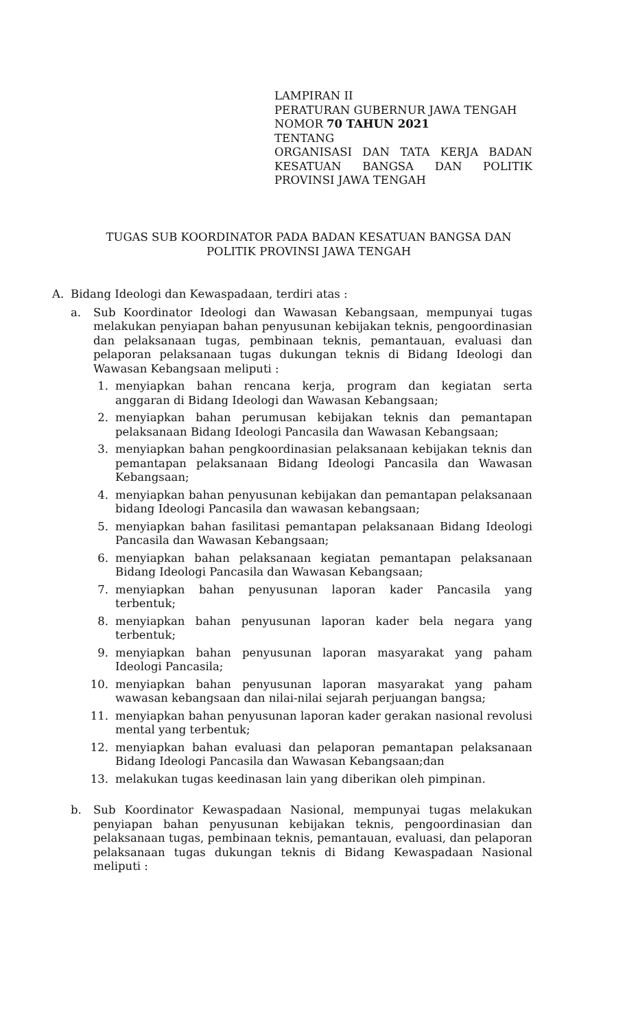LAMPIRAN II
PERATURAN GUBERNUR JAWA TENGAH
NOMOR 70 TAHUN 2021
TENTANG
ORGANISASI DAN TATA KERJA BADAN KESATUAN BANGSA DAN POLITIK PROVINSI JAWA TENGAH
TUGAS SUB KOORDINATOR PADA BADAN KESATUAN BANGSA DAN POLITIK PROVINSI JAWA TENGAH
A. Bidang Ideologi dan Kewaspadaan, terdiri atas :
a. Sub Koordinator Ideologi dan Wawasan Kebangsaan, mempunyai tugas melakukan penyiapan bahan penyusunan kebijakan teknis, pengoordinasian dan pelaksanaan tugas, pembinaan teknis, pemantauan, evaluasi dan pelaporan pelaksanaan tugas dukungan teknis di Bidang Ideologi dan Wawasan Kebangsaan meliputi :
1. menyiapkan bahan rencana kerja, program dan kegiatan serta anggaran di Bidang Ideologi dan Wawasan Kebangsaan;
2. menyiapkan bahan perumusan kebijakan teknis dan pemantapan pelaksanaan Bidang Ideologi Pancasila dan Wawasan Kebangsaan;
3. menyiapkan bahan pengkoordinasian pelaksanaan kebijakan teknis dan pemantapan pelaksanaan Bidang Ideologi Pancasila dan Wawasan Kebangsaan;
4. menyiapkan bahan penyusunan kebijakan dan pemantapan pelaksanaan bidang Ideologi Pancasila dan wawasan kebangsaan;
5. menyiapkan bahan fasilitasi pemantapan pelaksanaan Bidang Ideologi Pancasila dan Wawasan Kebangsaan;
6. menyiapkan bahan pelaksanaan kegiatan pemantapan pelaksanaan Bidang Ideologi Pancasila dan Wawasan Kebangsaan;
7. menyiapkan bahan penyusunan laporan kader Pancasila yang terbentuk;
8. menyiapkan bahan penyusunan laporan kader bela negara yang terbentuk;
9. menyiapkan bahan penyusunan laporan masyarakat yang paham Ideologi Pancasila;
10. menyiapkan bahan penyusunan laporan masyarakat yang paham wawasan kebangsaan dan nilai-nilai sejarah perjuangan bangsa;
11. menyiapkan bahan penyusunan laporan kader gerakan nasional revolusi mental yang terbentuk;
12. menyiapkan bahan evaluasi dan pelaporan pemantapan pelaksanaan Bidang Ideologi Pancasila dan Wawasan Kebangsaan;dan
13. melakukan tugas keedinasan lain yang diberikan oleh pimpinan.
b. Sub Koordinator Kewaspadaan Nasional, mempunyai tugas melakukan penyiapan bahan penyusunan kebijakan teknis, pengoordinasian dan pelaksanaan tugas, pembinaan teknis, pemantauan, evaluasi, dan pelaporan pelaksanaan tugas dukungan teknis di Bidang Kewaspadaan Nasional meliputi :